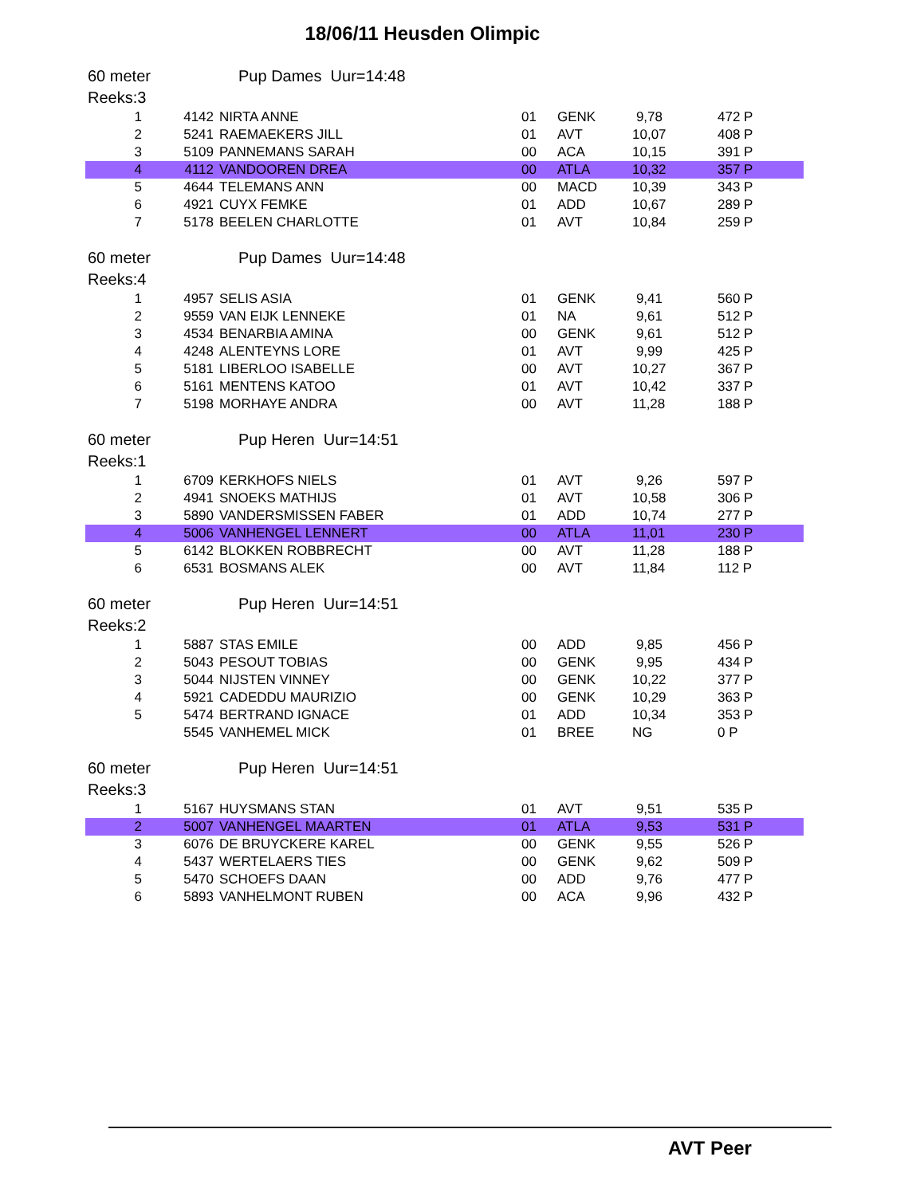18/06/11 Heusden Olimpic
60 meter Pup Dames Uur=14:48
Reeks:3
| 1 | 4142 | NIRTA ANNE | 01 | GENK | 9,78 | 472 P |
| 2 | 5241 | RAEMAEKERS JILL | 01 | AVT | 10,07 | 408 P |
| 3 | 5109 | PANNEMANS SARAH | 00 | ACA | 10,15 | 391 P |
| 4 | 4112 | VANDOOREN DREA | 00 | ATLA | 10,32 | 357 P |
| 5 | 4644 | TELEMANS ANN | 00 | MACD | 10,39 | 343 P |
| 6 | 4921 | CUYX FEMKE | 01 | ADD | 10,67 | 289 P |
| 7 | 5178 | BEELEN CHARLOTTE | 01 | AVT | 10,84 | 259 P |
60 meter Pup Dames Uur=14:48
Reeks:4
| 1 | 4957 | SELIS ASIA | 01 | GENK | 9,41 | 560 P |
| 2 | 9559 | VAN EIJK LENNEKE | 01 | NA | 9,61 | 512 P |
| 3 | 4534 | BENARBIA AMINA | 00 | GENK | 9,61 | 512 P |
| 4 | 4248 | ALENTEYNS LORE | 01 | AVT | 9,99 | 425 P |
| 5 | 5181 | LIBERLOO ISABELLE | 00 | AVT | 10,27 | 367 P |
| 6 | 5161 | MENTENS KATOO | 01 | AVT | 10,42 | 337 P |
| 7 | 5198 | MORHAYE ANDRA | 00 | AVT | 11,28 | 188 P |
60 meter Pup Heren Uur=14:51
Reeks:1
| 1 | 6709 | KERKHOFS NIELS | 01 | AVT | 9,26 | 597 P |
| 2 | 4941 | SNOEKS MATHIJS | 01 | AVT | 10,58 | 306 P |
| 3 | 5890 | VANDERSMISSEN FABER | 01 | ADD | 10,74 | 277 P |
| 4 | 5006 | VANHENGEL LENNERT | 00 | ATLA | 11,01 | 230 P |
| 5 | 6142 | BLOKKEN ROBBRECHT | 00 | AVT | 11,28 | 188 P |
| 6 | 6531 | BOSMANS ALEK | 00 | AVT | 11,84 | 112 P |
60 meter Pup Heren Uur=14:51
Reeks:2
| 1 | 5887 | STAS EMILE | 00 | ADD | 9,85 | 456 P |
| 2 | 5043 | PESOUT TOBIAS | 00 | GENK | 9,95 | 434 P |
| 3 | 5044 | NIJSTEN VINNEY | 00 | GENK | 10,22 | 377 P |
| 4 | 5921 | CADEDDU MAURIZIO | 00 | GENK | 10,29 | 363 P |
| 5 | 5474 | BERTRAND IGNACE | 01 | ADD | 10,34 | 353 P |
| | 5545 | VANHEMEL MICK | 01 | BREE | NG | 0 P |
60 meter Pup Heren Uur=14:51
Reeks:3
| 1 | 5167 | HUYSMANS STAN | 01 | AVT | 9,51 | 535 P |
| 2 | 5007 | VANHENGEL MAARTEN | 01 | ATLA | 9,53 | 531 P |
| 3 | 6076 | DE BRUYCKERE KAREL | 00 | GENK | 9,55 | 526 P |
| 4 | 5437 | WERTELAERS TIES | 00 | GENK | 9,62 | 509 P |
| 5 | 5470 | SCHOEFS DAAN | 00 | ADD | 9,76 | 477 P |
| 6 | 5893 | VANHELMONT RUBEN | 00 | ACA | 9,96 | 432 P |
AVT Peer